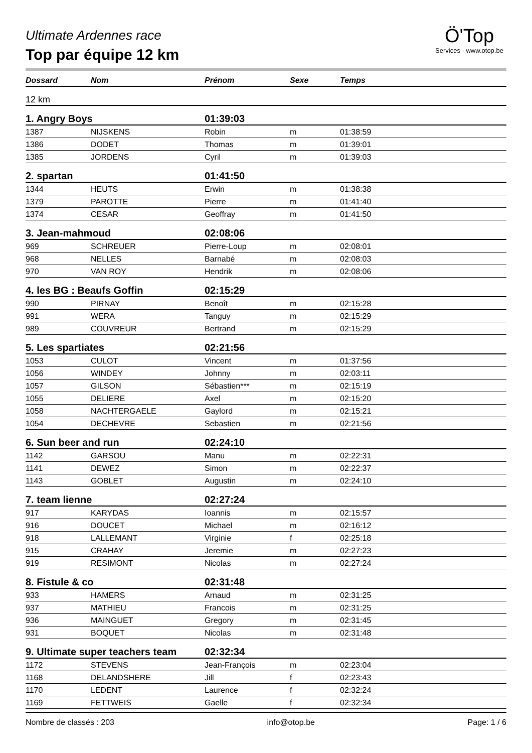Ö'Top
Services · www.otop.be
Ultimate Ardennes race
Top par équipe 12 km
| Dossard | Nom | Prénom | Sexe | Temps |
| --- | --- | --- | --- | --- |
| 12 km | | | | |
| 1. Angry Boys | | 01:39:03 | | |
| 1387 | NIJSKENS | Robin | m | 01:38:59 |
| 1386 | DODET | Thomas | m | 01:39:01 |
| 1385 | JORDENS | Cyril | m | 01:39:03 |
| 2. spartan | | 01:41:50 | | |
| 1344 | HEUTS | Erwin | m | 01:38:38 |
| 1379 | PAROTTE | Pierre | m | 01:41:40 |
| 1374 | CESAR | Geoffray | m | 01:41:50 |
| 3. Jean-mahmoud | | 02:08:06 | | |
| 969 | SCHREUER | Pierre-Loup | m | 02:08:01 |
| 968 | NELLES | Barnabé | m | 02:08:03 |
| 970 | VAN ROY | Hendrik | m | 02:08:06 |
| 4. les BG : Beaufs Goffin | | 02:15:29 | | |
| 990 | PIRNAY | Benoît | m | 02:15:28 |
| 991 | WERA | Tanguy | m | 02:15:29 |
| 989 | COUVREUR | Bertrand | m | 02:15:29 |
| 5. Les spartiates | | 02:21:56 | | |
| 1053 | CULOT | Vincent | m | 01:37:56 |
| 1056 | WINDEY | Johnny | m | 02:03:11 |
| 1057 | GILSON | Sébastien*** | m | 02:15:19 |
| 1055 | DELIERE | Axel | m | 02:15:20 |
| 1058 | NACHTERGAELE | Gaylord | m | 02:15:21 |
| 1054 | DECHEVRE | Sebastien | m | 02:21:56 |
| 6. Sun beer and run | | 02:24:10 | | |
| 1142 | GARSOU | Manu | m | 02:22:31 |
| 1141 | DEWEZ | Simon | m | 02:22:37 |
| 1143 | GOBLET | Augustin | m | 02:24:10 |
| 7. team lienne | | 02:27:24 | | |
| 917 | KARYDAS | Ioannis | m | 02:15:57 |
| 916 | DOUCET | Michael | m | 02:16:12 |
| 918 | LALLEMANT | Virginie | f | 02:25:18 |
| 915 | CRAHAY | Jeremie | m | 02:27:23 |
| 919 | RESIMONT | Nicolas | m | 02:27:24 |
| 8. Fistule & co | | 02:31:48 | | |
| 933 | HAMERS | Arnaud | m | 02:31:25 |
| 937 | MATHIEU | Francois | m | 02:31:25 |
| 936 | MAINGUET | Gregory | m | 02:31:45 |
| 931 | BOQUET | Nicolas | m | 02:31:48 |
| 9. Ultimate super teachers team | | 02:32:34 | | |
| 1172 | STEVENS | Jean-François | m | 02:23:04 |
| 1168 | DELANDSHERE | Jill | f | 02:23:43 |
| 1170 | LEDENT | Laurence | f | 02:32:24 |
| 1169 | FETTWEIS | Gaelle | f | 02:32:34 |
Nombre de classés : 203 info@otop.be Page: 1 / 6